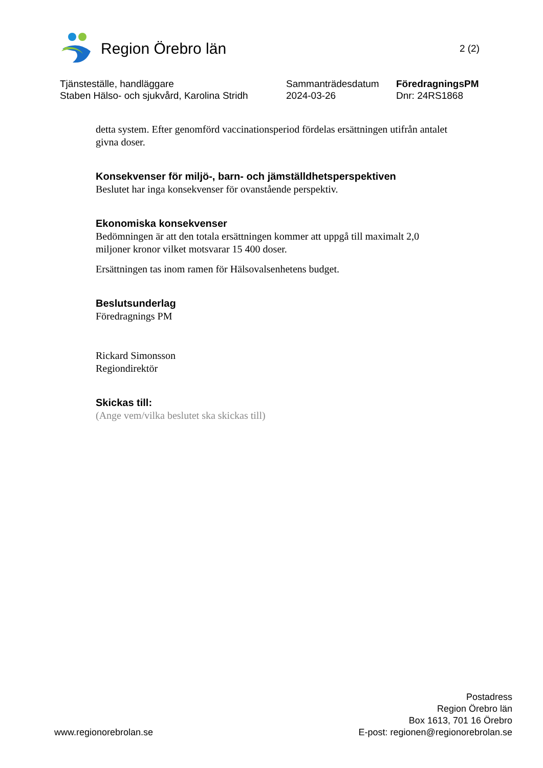Region Örebro län
2 (2)
Tjänsteställe, handläggare
Staben Hälso- och sjukvård, Karolina Stridh
Sammanträdesdatum
2024-03-26
FöredragningsPM
Dnr: 24RS1868
detta system. Efter genomförd vaccinationsperiod fördelas ersättningen utifrån antalet givna doser.
Konsekvenser för miljö-, barn- och jämställdhetsperspektiven
Beslutet har inga konsekvenser för ovanstående perspektiv.
Ekonomiska konsekvenser
Bedömningen är att den totala ersättningen kommer att uppgå till maximalt 2,0 miljoner kronor vilket motsvarar 15 400 doser.
Ersättningen tas inom ramen för Hälsovalsenhetens budget.
Beslutsunderlag
Föredragnings PM
Rickard Simonsson
Regiondirektör
Skickas till:
(Ange vem/vilka beslutet ska skickas till)
www.regionorebrolan.se
Postadress
Region Örebro län
Box 1613, 701 16 Örebro
E-post: regionen@regionorebrolan.se